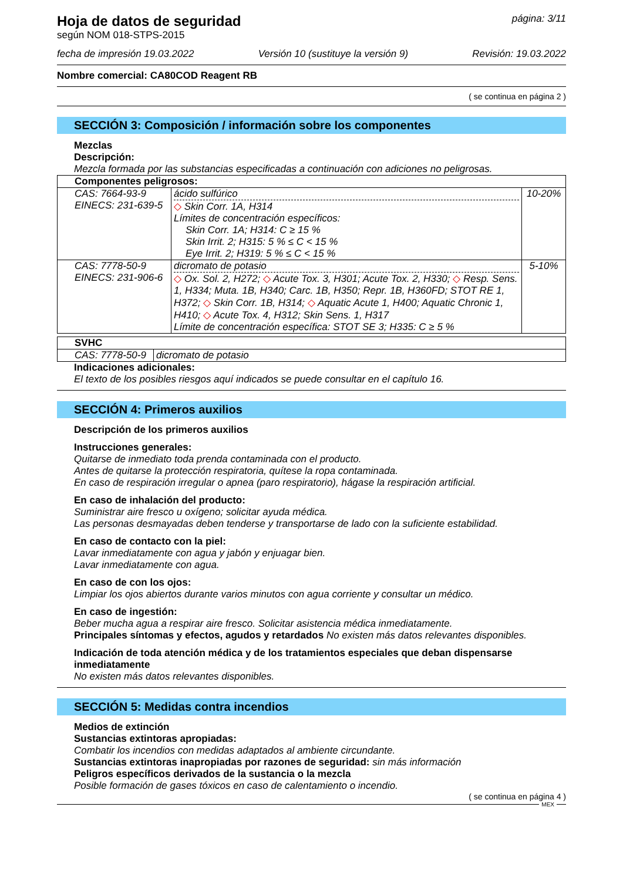Hoja de datos de seguridad
según NOM 018-STPS-2015
página: 3/11
fecha de impresión 19.03.2022 Versión 10 (sustituye la versión 9) Revisión: 19.03.2022
Nombre comercial: CA80COD Reagent RB
( se continua en página 2 )
SECCIÓN 3: Composición / información sobre los componentes
Mezclas
Descripción:
Mezcla formada por las substancias especificadas a continuación con adiciones no peligrosas.
| Componentes peligrosos: | | |
| CAS: 7664-93-9 EINECS: 231-639-5 | ácido sulfúrico ◇ Skin Corr. 1A, H314 Límites de concentración específicos: Skin Corr. 1A; H314: C ≥ 15 % Skin Irrit. 2; H315: 5 % ≤ C < 15 % Eye Irrit. 2; H319: 5 % ≤ C < 15 % | 10-20% |
| CAS: 7778-50-9 EINECS: 231-906-6 | dicromato de potasio ◇ Ox. Sol. 2, H272; ◇ Acute Tox. 3, H301; Acute Tox. 2, H330; ◇ Resp. Sens. 1, H334; Muta. 1B, H340; Carc. 1B, H350; Repr. 1B, H360FD; STOT RE 1, H372; ◇ Skin Corr. 1B, H314; ◇ Aquatic Acute 1, H400; Aquatic Chronic 1, H410; ◇ Acute Tox. 4, H312; Skin Sens. 1, H317 Límite de concentración específica: STOT SE 3; H335: C ≥ 5 % | 5-10% |
| SVHC | |
| CAS: 7778-50-9 | dicromato de potasio |
Indicaciones adicionales:
El texto de los posibles riesgos aquí indicados se puede consultar en el capítulo 16.
SECCIÓN 4: Primeros auxilios
Descripción de los primeros auxilios
Instrucciones generales:
Quitarse de inmediato toda prenda contaminada con el producto.
Antes de quitarse la protección respiratoria, quítese la ropa contaminada.
En caso de respiración irregular o apnea (paro respiratorio), hágase la respiración artificial.
En caso de inhalación del producto:
Suministrar aire fresco u oxígeno; solicitar ayuda médica.
Las personas desmayadas deben tenderse y transportarse de lado con la suficiente estabilidad.
En caso de contacto con la piel:
Lavar inmediatamente con agua y jabón y enjuagar bien.
Lavar inmediatamente con agua.
En caso de con los ojos:
Limpiar los ojos abiertos durante varios minutos con agua corriente y consultar un médico.
En caso de ingestión:
Beber mucha agua a respirar aire fresco. Solicitar asistencia médica inmediatamente.
Principales síntomas y efectos, agudos y retardados No existen más datos relevantes disponibles.
Indicación de toda atención médica y de los tratamientos especiales que deban dispensarse inmediatamente
No existen más datos relevantes disponibles.
SECCIÓN 5: Medidas contra incendios
Medios de extinción
Sustancias extintoras apropiadas:
Combatir los incendios con medidas adaptados al ambiente circundante.
Sustancias extintoras inapropiadas por razones de seguridad: sin más información
Peligros específicos derivados de la sustancia o la mezcla
Posible formación de gases tóxicos en caso de calentamiento o incendio.
( se continua en página 4 )
MEX